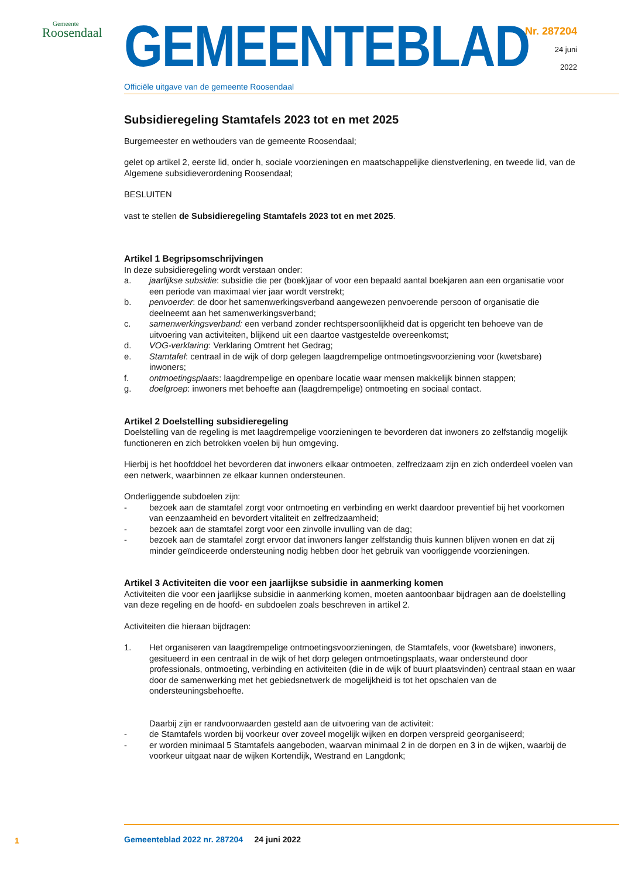Gemeente
Roosendaal
GEMEENTEBLAD
Officiële uitgave van de gemeente Roosendaal
Nr. 287204
24 juni
2022
Subsidieregeling Stamtafels 2023 tot en met 2025
Burgemeester en wethouders van de gemeente Roosendaal;
gelet op artikel 2, eerste lid, onder h, sociale voorzieningen en maatschappelijke dienstverlening, en tweede lid, van de Algemene subsidieverordening Roosendaal;
BESLUITEN
vast te stellen de Subsidieregeling Stamtafels 2023 tot en met 2025.
Artikel 1 Begripsomschrijvingen
In deze subsidieregeling wordt verstaan onder:
a. jaarlijkse subsidie: subsidie die per (boek)jaar of voor een bepaald aantal boekjaren aan een organisatie voor een periode van maximaal vier jaar wordt verstrekt;
b. penvoerder: de door het samenwerkingsverband aangewezen penvoerende persoon of organisatie die deelneemt aan het samenwerkingsverband;
c. samenwerkingsverband: een verband zonder rechtspersoonlijkheid dat is opgericht ten behoeve van de uitvoering van activiteiten, blijkend uit een daartoe vastgestelde overeenkomst;
d. VOG-verklaring: Verklaring Omtrent het Gedrag;
e. Stamtafel: centraal in de wijk of dorp gelegen laagdrempelige ontmoetingsvoorziening voor (kwetsbare) inwoners;
f. ontmoetingsplaats: laagdrempelige en openbare locatie waar mensen makkelijk binnen stappen;
g. doelgroep: inwoners met behoefte aan (laagdrempelige) ontmoeting en sociaal contact.
Artikel 2 Doelstelling subsidieregeling
Doelstelling van de regeling is met laagdrempelige voorzieningen te bevorderen dat inwoners zo zelfstandig mogelijk functioneren en zich betrokken voelen bij hun omgeving.
Hierbij is het hoofddoel het bevorderen dat inwoners elkaar ontmoeten, zelfredzaam zijn en zich onderdeel voelen van een netwerk, waarbinnen ze elkaar kunnen ondersteunen.
Onderliggende subdoelen zijn:
- bezoek aan de stamtafel zorgt voor ontmoeting en verbinding en werkt daardoor preventief bij het voorkomen van eenzaamheid en bevordert vitaliteit en zelfredzaamheid;
- bezoek aan de stamtafel zorgt voor een zinvolle invulling van de dag;
- bezoek aan de stamtafel zorgt ervoor dat inwoners langer zelfstandig thuis kunnen blijven wonen en dat zij minder geïndiceerde ondersteuning nodig hebben door het gebruik van voorliggende voorzieningen.
Artikel 3 Activiteiten die voor een jaarlijkse subsidie in aanmerking komen
Activiteiten die voor een jaarlijkse subsidie in aanmerking komen, moeten aantoonbaar bijdragen aan de doelstelling van deze regeling en de hoofd- en subdoelen zoals beschreven in artikel 2.
Activiteiten die hieraan bijdragen:
1. Het organiseren van laagdrempelige ontmoetingsvoorzieningen, de Stamtafels, voor (kwetsbare) inwoners, gesitueerd in een centraal in de wijk of het dorp gelegen ontmoetingsplaats, waar ondersteund door professionals, ontmoeting, verbinding en activiteiten (die in de wijk of buurt plaatsvinden) centraal staan en waar door de samenwerking met het gebiedsnetwerk de mogelijkheid is tot het opschalen van de ondersteuningsbehoefte.
Daarbij zijn er randvoorwaarden gesteld aan de uitvoering van de activiteit:
- de Stamtafels worden bij voorkeur over zoveel mogelijk wijken en dorpen verspreid georganiseerd;
- er worden minimaal 5 Stamtafels aangeboden, waarvan minimaal 2 in de dorpen en 3 in de wijken, waarbij de voorkeur uitgaat naar de wijken Kortendijk, Westrand en Langdonk;
1
Gemeenteblad 2022 nr. 287204 24 juni 2022